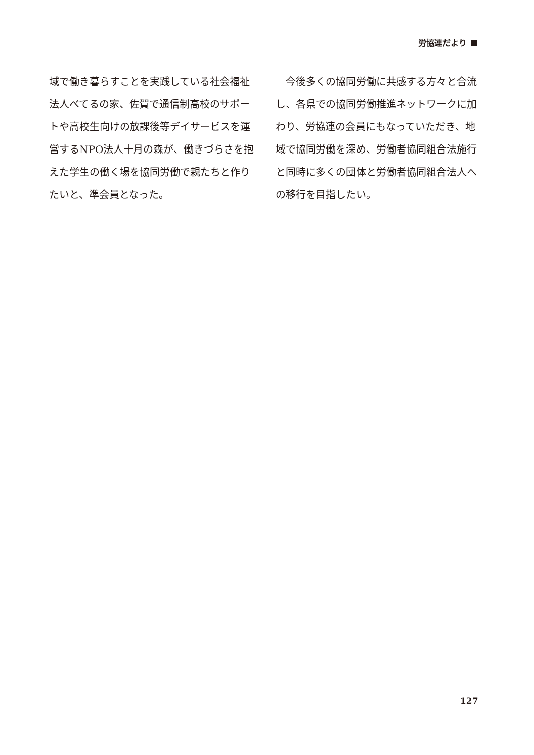労協連だより
域で働き暮らすことを実践している社会福祉法人べてるの家、佐賀で通信制高校のサポートや高校生向けの放課後等デイサービスを運営するNPO法人十月の森が、働きづらさを抱えた学生の働く場を協同労働で親たちと作りたいと、準会員となった。
　今後多くの協同労働に共感する方々と合流し、各県での協同労働推進ネットワークに加わり、労協連の会員にもなっていただき、地域で協同労働を深め、労働者協同組合法施行と同時に多くの団体と労働者協同組合法人への移行を目指したい。
127